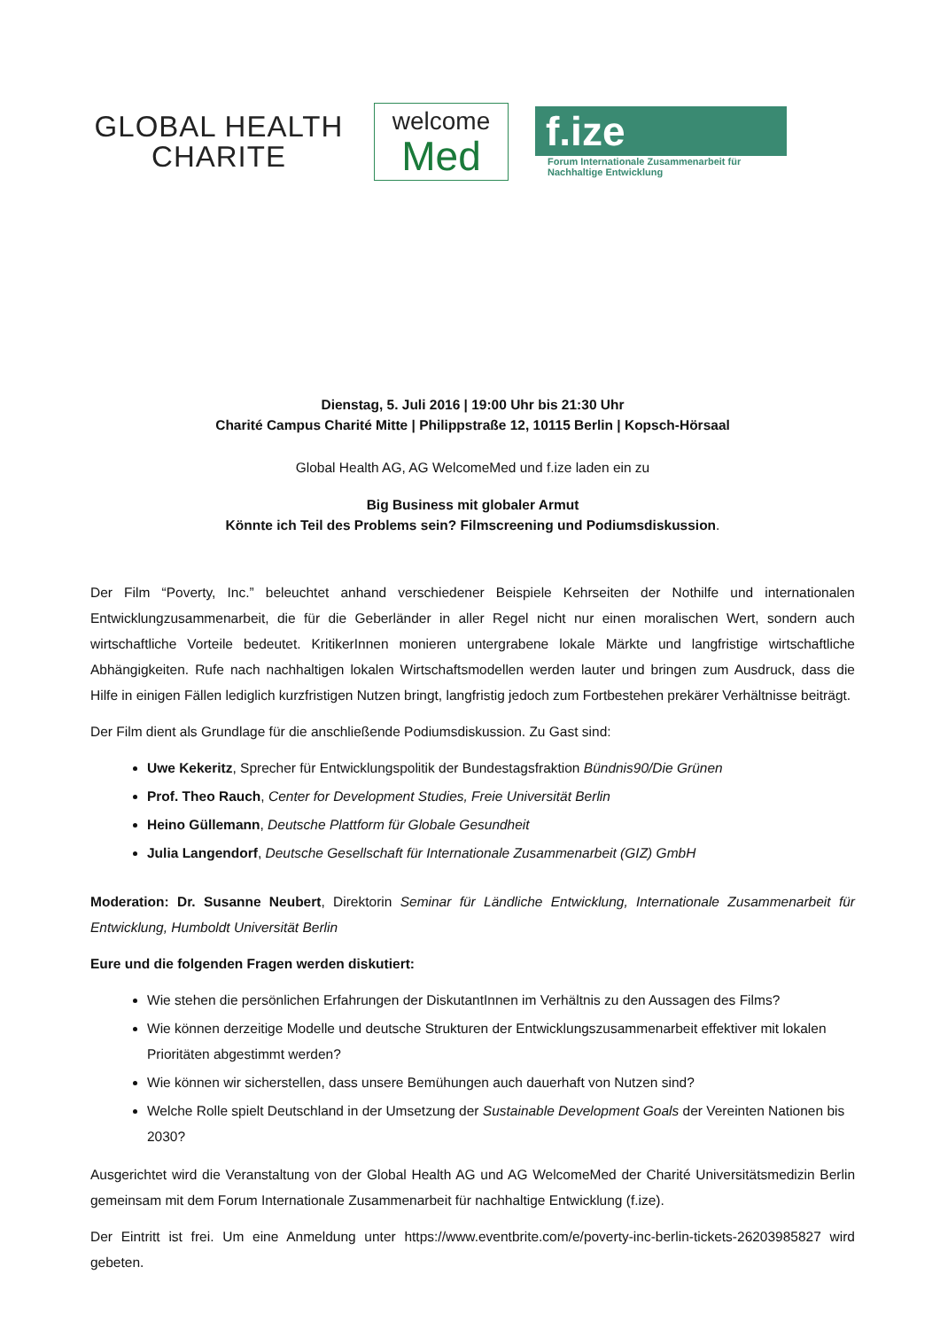GLOBAL HEALTH
CHARITE
welcome
Med
f.ize
Forum Internationale Zusammenarbeit für
Nachhaltige Entwicklung
Dienstag, 5. Juli 2016 | 19:00 Uhr bis 21:30 Uhr
Charité Campus Charité Mitte | Philippstraße 12, 10115 Berlin | Kopsch-Hörsaal
Global Health AG, AG WelcomeMed und f.ize laden ein zu
Big Business mit globaler Armut
Könnte ich Teil des Problems sein? Filmscreening und Podiumsdiskussion.
Der Film “Poverty, Inc.” beleuchtet anhand verschiedener Beispiele Kehrseiten der Nothilfe und internationalen Entwicklungzusammenarbeit, die für die Geberländer in aller Regel nicht nur einen moralischen Wert, sondern auch wirtschaftliche Vorteile bedeutet. KritikerInnen monieren untergrabene lokale Märkte und langfristige wirtschaftliche Abhängigkeiten. Rufe nach nachhaltigen lokalen Wirtschaftsmodellen werden lauter und bringen zum Ausdruck, dass die Hilfe in einigen Fällen lediglich kurzfristigen Nutzen bringt, langfristig jedoch zum Fortbestehen prekärer Verhältnisse beiträgt.
Der Film dient als Grundlage für die anschließende Podiumsdiskussion. Zu Gast sind:
Uwe Kekeritz, Sprecher für Entwicklungspolitik der Bundestagsfraktion Bündnis90/Die Grünen
Prof. Theo Rauch, Center for Development Studies, Freie Universität Berlin
Heino Güllemann, Deutsche Plattform für Globale Gesundheit
Julia Langendorf, Deutsche Gesellschaft für Internationale Zusammenarbeit (GIZ) GmbH
Moderation: Dr. Susanne Neubert, Direktorin Seminar für Ländliche Entwicklung, Internationale Zusammenarbeit für Entwicklung, Humboldt Universität Berlin
Eure und die folgenden Fragen werden diskutiert:
Wie stehen die persönlichen Erfahrungen der DiskutantInnen im Verhältnis zu den Aussagen des Films?
Wie können derzeitige Modelle und deutsche Strukturen der Entwicklungszusammenarbeit effektiver mit lokalen Prioritäten abgestimmt werden?
Wie können wir sicherstellen, dass unsere Bemühungen auch dauerhaft von Nutzen sind?
Welche Rolle spielt Deutschland in der Umsetzung der Sustainable Development Goals der Vereinten Nationen bis 2030?
Ausgerichtet wird die Veranstaltung von der Global Health AG und AG WelcomeMed der Charité Universitätsmedizin Berlin gemeinsam mit dem Forum Internationale Zusammenarbeit für nachhaltige Entwicklung (f.ize).
Der Eintritt ist frei. Um eine Anmeldung unter https://www.eventbrite.com/e/poverty-inc-berlin-tickets-26203985827 wird gebeten.